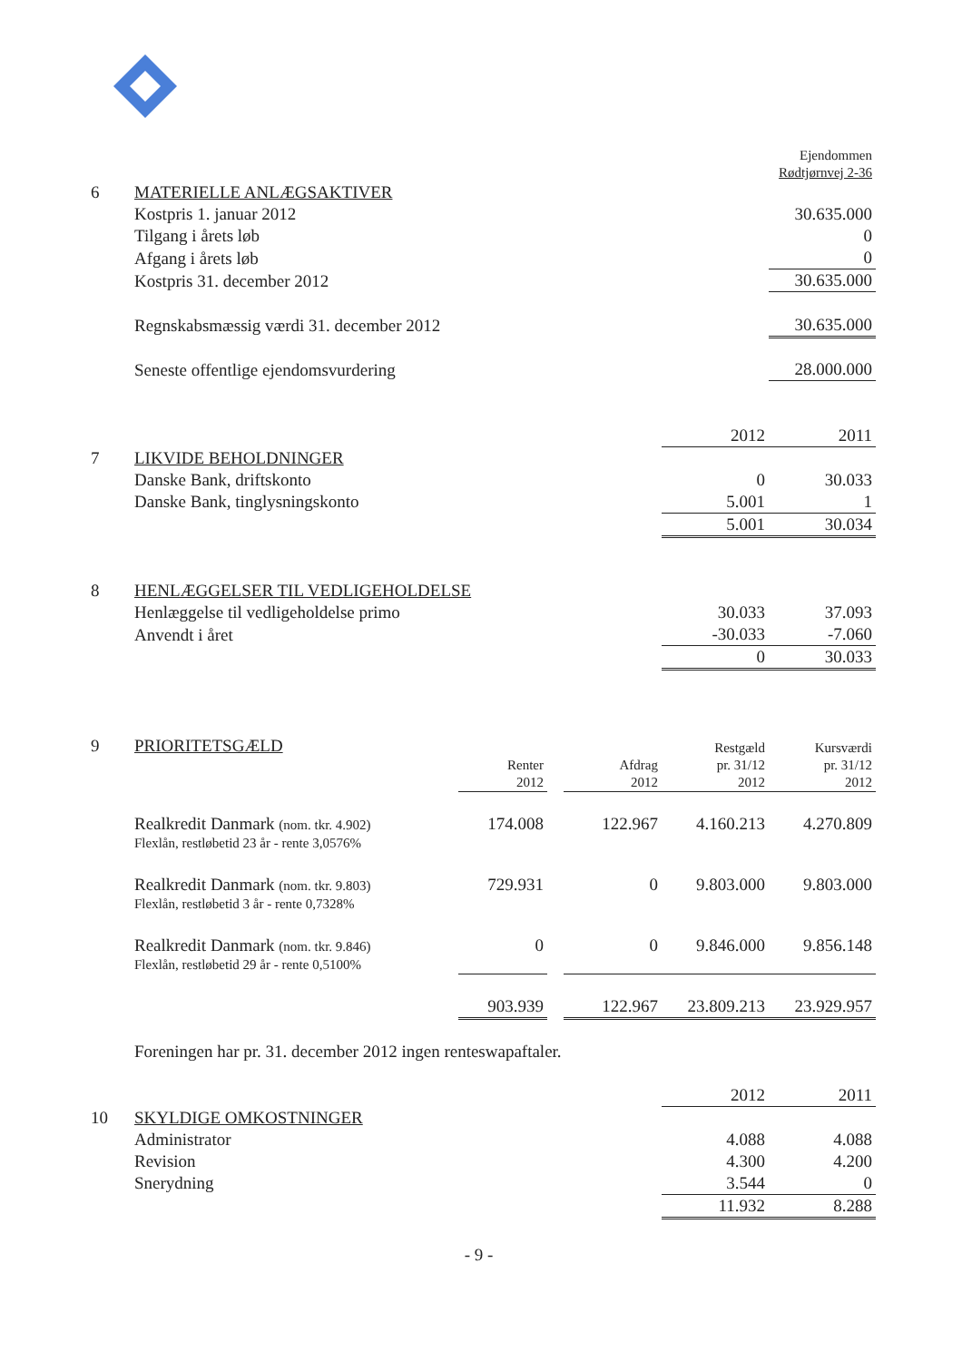| | | Ejendommen | | | | |
| | | Rødtjørnvej 2-36 | | | | |
| 6 | MATERIELLE ANLÆGSAKTIVER | | | | | |
| | Kostpris 1. januar 2012 | | | | | 30.635.000 |
| | Tilgang i årets løb | | | | | 0 |
| | Afgang i årets løb | | | | | 0 |
| | Kostpris 31. december 2012 | | | | | 30.635.000 |
| | Regnskabsmæssig værdi 31. december 2012 | | | | | 30.635.000 |
| | Seneste offentlige ejendomsvurdering | | | | | 28.000.000 |
| | | | | | 2012 | 2011 |
| 7 | LIKVIDE BEHOLDNINGER | | | | | |
| | Danske Bank, driftskonto | | | | 0 | 30.033 |
| | Danske Bank, tinglysningskonto | | | | 5.001 | 1 |
| | | | | | 5.001 | 30.034 |
| 8 | HENLÆGGELSER TIL VEDLIGEHOLDELSE | | | | | |
| | Henlæggelse til vedligeholdelse primo | | | | 30.033 | 37.093 |
| | Anvendt i året | | | | -30.033 | -7.060 |
| | | | | | 0 | 30.033 |
| 9 | PRIORITETSGÆLD | | | | Restgæld | Kursværdi |
| | | Renter | | Afdrag | pr. 31/12 | pr. 31/12 |
| | | 2012 | | 2012 | 2012 | 2012 |
| | Realkredit Danmark (nom. tkr. 4.902) | 174.008 | | 122.967 | 4.160.213 | 4.270.809 |
| | Flexlån, restløbetid 23 år - rente 3,0576% | | | | | |
| | Realkredit Danmark (nom. tkr. 9.803) | 729.931 | | 0 | 9.803.000 | 9.803.000 |
| | Flexlån, restløbetid 3 år - rente 0,7328% | | | | | |
| | Realkredit Danmark (nom. tkr. 9.846) | 0 | | 0 | 9.846.000 | 9.856.148 |
| | Flexlån, restløbetid 29 år - rente 0,5100% | | | | | |
| | | 903.939 | | 122.967 | 23.809.213 | 23.929.957 |
| | Foreningen har pr. 31. december 2012 ingen renteswapaftaler. | | | | | |
| | | | | | 2012 | 2011 |
| 10 | SKYLDIGE OMKOSTNINGER | | | | | |
| | Administrator | | | | 4.088 | 4.088 |
| | Revision | | | | 4.300 | 4.200 |
| | Snerydning | | | | 3.544 | 0 |
| | | | | | 11.932 | 8.288 |
- 9 -